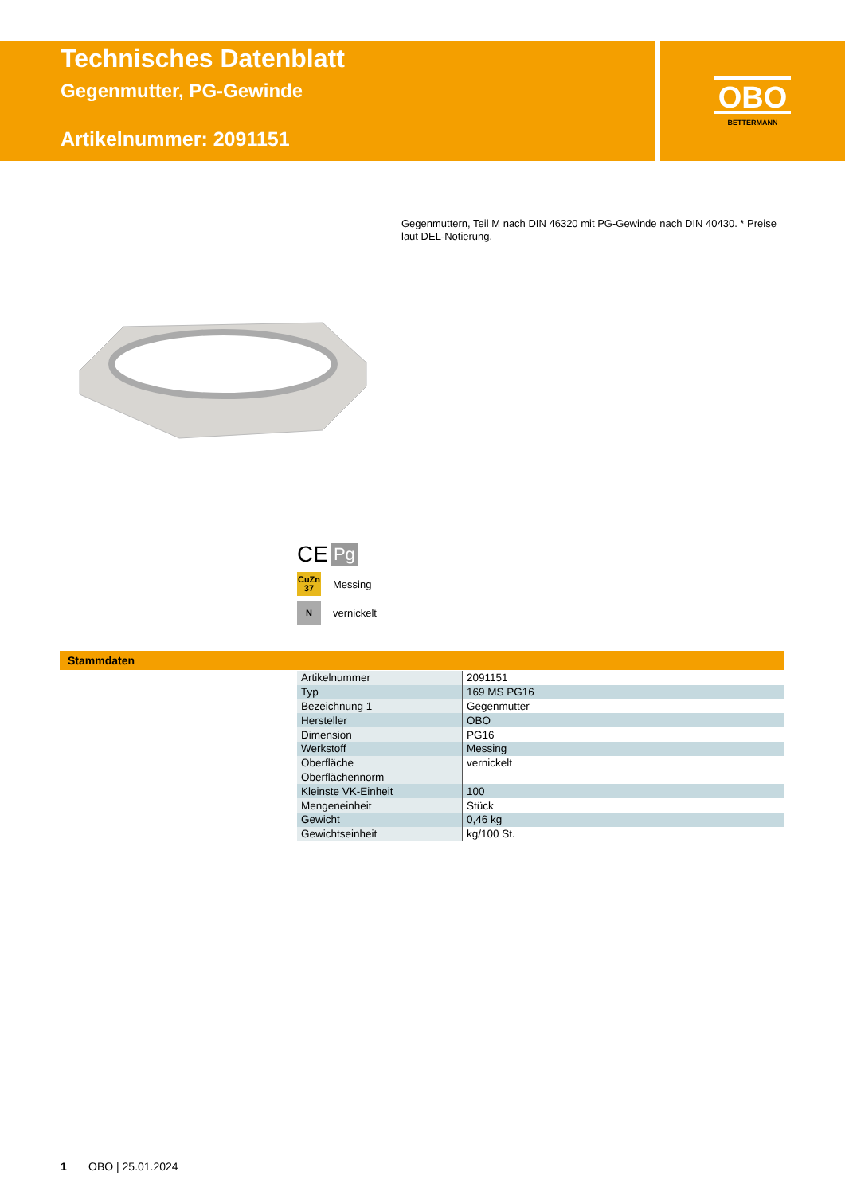Technisches Datenblatt
Gegenmutter, PG-Gewinde
Artikelnummer: 2091151
OBO
BETTERMANN
Gegenmuttern, Teil M nach DIN 46320 mit PG-Gewinde nach DIN 40430. * Preise laut DEL-Notierung.
CE Pg
CuZn
37
Messing
N
vernickelt
Stammdaten
| Artikelnummer | 2091151 |
| Typ | 169 MS PG16 |
| Bezeichnung 1 | Gegenmutter |
| Hersteller | OBO |
| Dimension | PG16 |
| Werkstoff | Messing |
| Oberfläche | vernickelt |
| Oberflächennorm | |
| Kleinste VK-Einheit | 100 |
| Mengeneinheit | Stück |
| Gewicht | 0,46 kg |
| Gewichtseinheit | kg/100 St. |
1 OBO | 25.01.2024